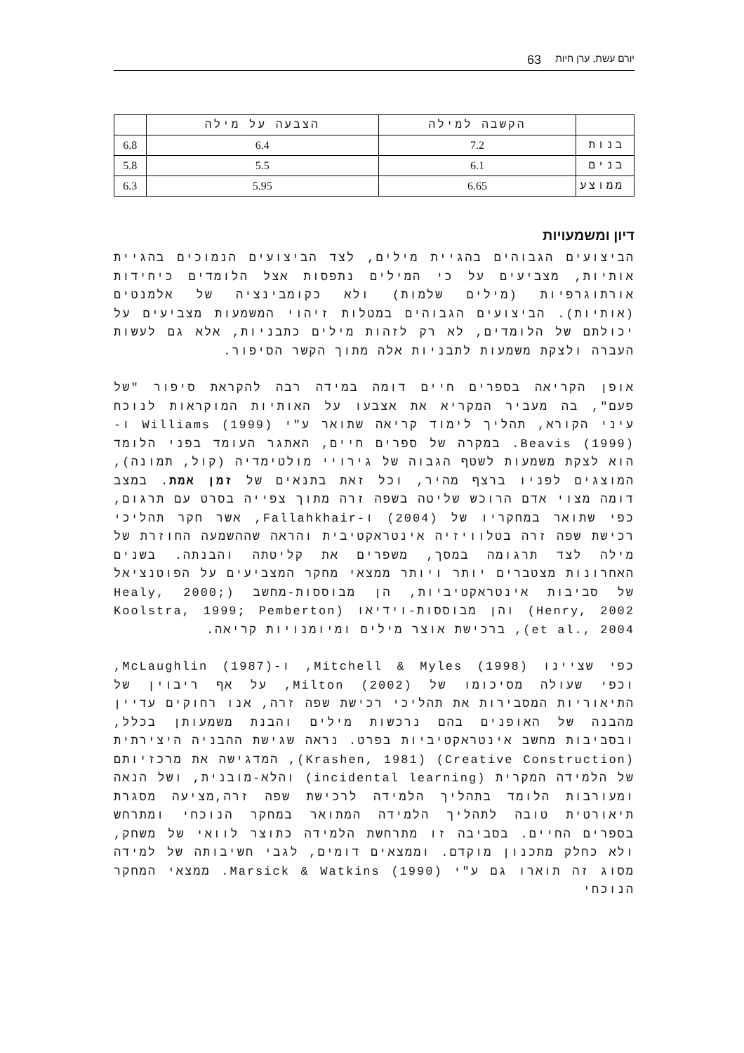יורם עשת, ערן חיות 63
| | הקשבה למילה | הצבעה על מילה | |
| בנות | 7.2 | 6.4 | 6.8 |
| בנים | 6.1 | 5.5 | 5.8 |
| ממוצע | 6.65 | 5.95 | 6.3 |
דיון ומשמעויות
הביצועים הגבוהים בהגיית מילים, לצד הביצועים הנמוכים בהגיית אותיות, מצביעים על כי המילים נתפסות אצל הלומדים כיחידות אורתוגרפיות (מילים שלמות) ולא כקומבינציה של אלמנטים (אותיות). הביצועים הגבוהים במטלות זיהוי המשמעות מצביעים על יכולתם של הלומדים, לא רק לזהות מילים כתבניות, אלא גם לעשות העברה ולצקת משמעות לתבניות אלה מתוך הקשר הסיפור.
אופן הקריאה בספרים חיים דומה במידה רבה להקראת סיפור "של פעם", בה מעביר המקריא את אצבעו על האותיות המוקראות לנוכח עיני הקורא, תהליך לימוד קריאה שתואר ע"י Williams (1999) ו- Beavis (1999). במקרה של ספרים חיים, האתגר העומד בפני הלומד הוא לצקת משמעות לשטף הגבוה של גירויי מולטימדיה (קול, תמונה), המוצגים לפניו ברצף מהיר, וכל זאת בתנאים של זמן אמת. במצב דומה מצוי אדם הרוכש שליטה בשפה זרה מתוך צפייה בסרט עם תרגום, כפי שתואר במחקריו של (2004) ו-Fallahkhair, אשר חקר תהליכי רכישת שפה זרה בטלוויזיה אינטראקטיבית והראה שההשמעה החוזרת של מילה לצד תרגומה במסך, משפרים את קליטתה והבנתה. בשנים האחרונות מצטברים יותר ויותר ממצאי מחקר המצביעים על הפוטנציאל של סביבות אינטראקטיביות, הן מבוססות-מחשב (Healy, 2000; Henry, 2002) והן מבוססות-וידיאו (Koolstra, 1999; Pemberton et al., 2004), ברכישת אוצר מילים ומיומנויות קריאה.
כפי שציינו Mitchell & Myles (1998), ו-McLaughlin (1987), וכפי שעולה מסיכומו של Milton (2002), על אף ריבוין של התיאוריות המסבירות את תהליכי רכישת שפה זרה, אנו רחוקים עדיין מהבנה של האופנים בהם נרכשות מילים והבנת משמעותן בכלל, ובסביבות מחשב אינטראקטיביות בפרט. נראה שגישת ההבניה היצירתית (Creative Construction) (Krashen, 1981), המדגישה את מרכזיותם של הלמידה המקרית (incidental learning) והלא-מובנית, ושל הנאה ומעורבות הלומד בתהליך הלמידה לרכישת שפה זרה,מציעה מסגרת תיאורטית טובה לתהליך הלמידה המתואר במחקר הנוכחי ומתרחש בספרים החיים. בסביבה זו מתרחשת הלמידה כתוצר לוואי של משחק, ולא כחלק מתכנון מוקדם. וממצאים דומים, לגבי חשיבותה של למידה מסוג זה תוארו גם ע"י Marsick & Watkins (1990). ממצאי המחקר הנוכחי